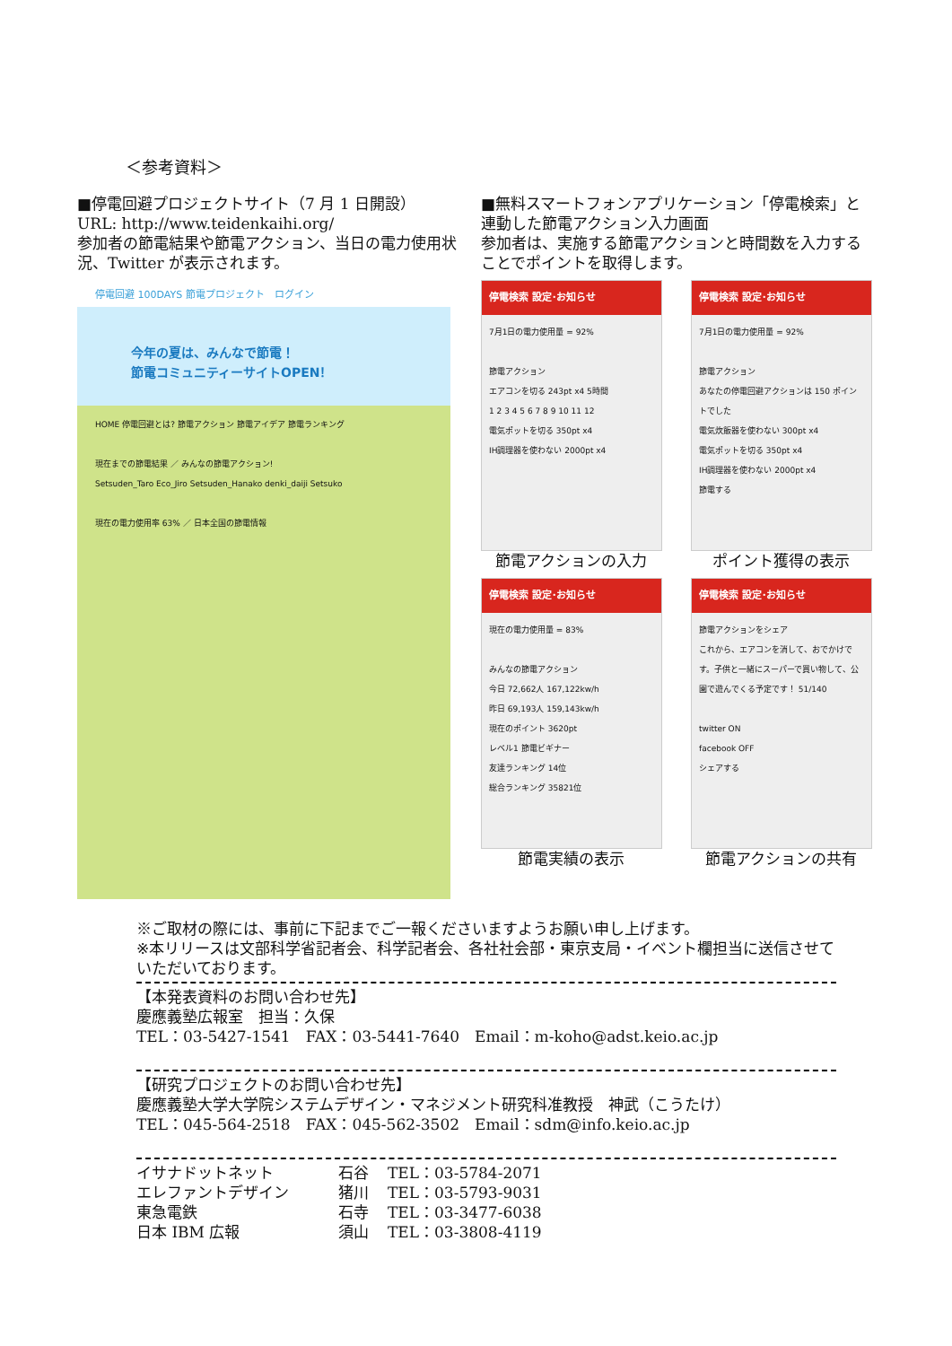＜参考資料＞
■停電回避プロジェクトサイト（7 月 1 日開設）
URL: http://www.teidenkaihi.org/
参加者の節電結果や節電アクション、当日の電力使用状況、Twitter が表示されます。
停電回避 100DAYS 節電プロジェクト　ログイン
今年の夏は、みんなで節電！
節電コミュニティーサイトOPEN！
HOME 停電回避とは? 節電アクション 節電アイデア 節電ランキング
現在までの節電結果 ／ みんなの節電アクション!
Setsuden_Taro Eco_Jiro Setsuden_Hanako denki_daiji Setsuko
現在の電力使用率 63% ／ 日本全国の節電情報
■無料スマートフォンアプリケーション「停電検索」と連動した節電アクション入力画面
参加者は、実施する節電アクションと時間数を入力することでポイントを取得します。
停電検索 設定･お知らせ
7月1日の電力使用量 = 92%
節電アクション
エアコンを切る 243pt x4 5時間
1 2 3 4 5 6 7 8 9 10 11 12
電気ポットを切る 350pt x4
IH調理器を使わない 2000pt x4
節電アクションの入力
停電検索 設定･お知らせ
7月1日の電力使用量 = 92%
節電アクション
あなたの停電回避アクションは 150 ポイントでした
電気炊飯器を使わない 300pt x4
電気ポットを切る 350pt x4
IH調理器を使わない 2000pt x4
節電する
ポイント獲得の表示
停電検索 設定･お知らせ
現在の電力使用量 = 83%
みんなの節電アクション
今日 72,662人 167,122kw/h
昨日 69,193人 159,143kw/h
現在のポイント 3620pt
レベル1 節電ビギナー
友達ランキング 14位
総合ランキング 35821位
節電実績の表示
停電検索 設定･お知らせ
節電アクションをシェア
これから、エアコンを消して、おでかけです。子供と一緒にスーパーで買い物して、公園で遊んでくる予定です！ 51/140
twitter ON
facebook OFF
シェアする
節電アクションの共有
※ご取材の際には、事前に下記までご一報くださいますようお願い申し上げます。
※本リリースは文部科学省記者会、科学記者会、各社社会部・東京支局・イベント欄担当に送信させていただいております。
【本発表資料のお問い合わせ先】
慶應義塾広報室　担当：久保
TEL：03-5427-1541　FAX：03-5441-7640　Email：m-koho@adst.keio.ac.jp
【研究プロジェクトのお問い合わせ先】
慶應義塾大学大学院システムデザイン・マネジメント研究科准教授　神武（こうたけ）
TEL：045-564-2518　FAX：045-562-3502　Email：sdm@info.keio.ac.jp
イサナドットネット 石谷 TEL：03-5784-2071
エレファントデザイン 猪川 TEL：03-5793-9031
東急電鉄 石寺 TEL：03-3477-6038
日本 IBM 広報 須山 TEL：03-3808-4119